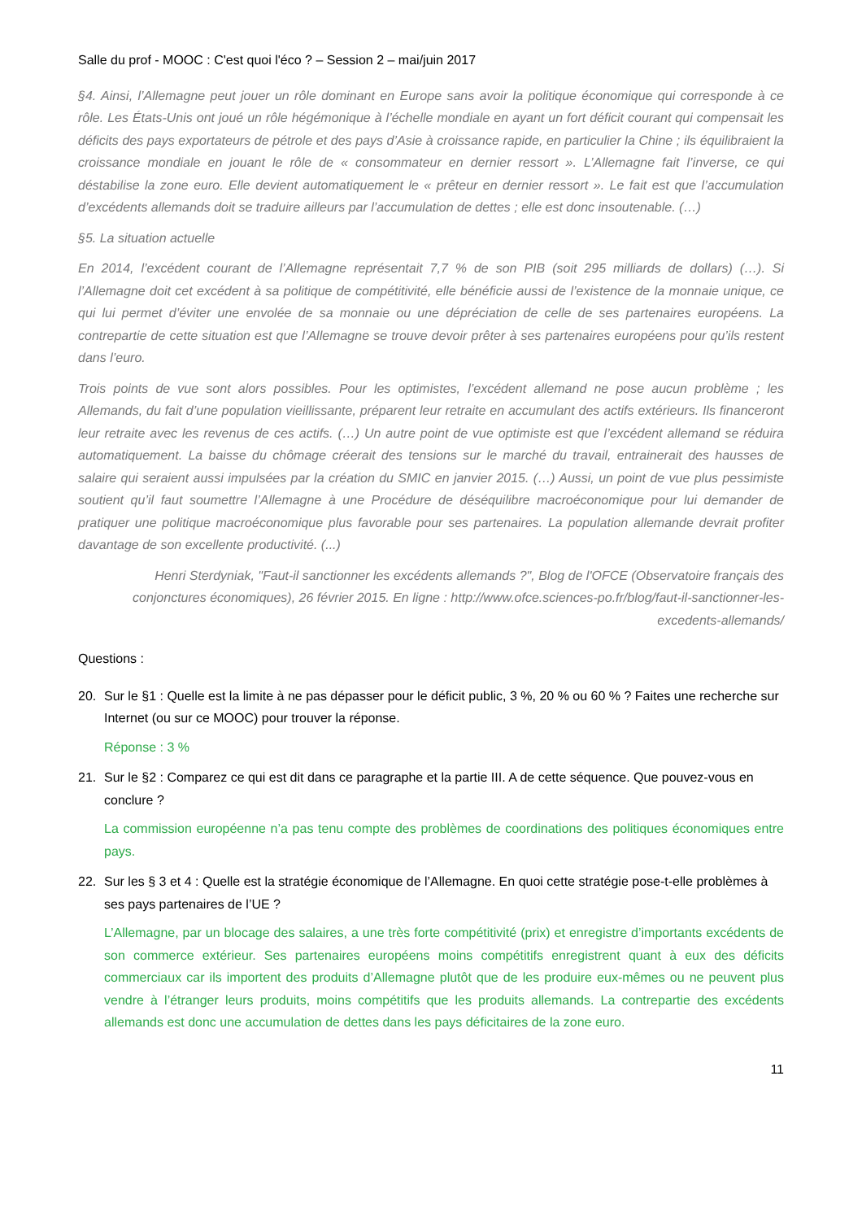Salle du prof - MOOC : C'est quoi l'éco ? – Session 2 – mai/juin 2017
§4. Ainsi, l’Allemagne peut jouer un rôle dominant en Europe sans avoir la politique économique qui corresponde à ce rôle. Les États-Unis ont joué un rôle hégémonique à l’échelle mondiale en ayant un fort déficit courant qui compensait les déficits des pays exportateurs de pétrole et des pays d’Asie à croissance rapide, en particulier la Chine ; ils équilibraient la croissance mondiale en jouant le rôle de « consommateur en dernier ressort ». L’Allemagne fait l’inverse, ce qui déstabilise la zone euro. Elle devient automatiquement le « prêteur en dernier ressort ». Le fait est que l’accumulation d’excédents allemands doit se traduire ailleurs par l’accumulation de dettes ; elle est donc insoutenable. (…)
§5. La situation actuelle
En 2014, l’excédent courant de l’Allemagne représentait 7,7 % de son PIB (soit 295 milliards de dollars) (…). Si l’Allemagne doit cet excédent à sa politique de compétitivité, elle bénéficie aussi de l’existence de la monnaie unique, ce qui lui permet d’éviter une envolée de sa monnaie ou une dépréciation de celle de ses partenaires européens. La contrepartie de cette situation est que l’Allemagne se trouve devoir prêter à ses partenaires européens pour qu’ils restent dans l’euro.
Trois points de vue sont alors possibles. Pour les optimistes, l’excédent allemand ne pose aucun problème ; les Allemands, du fait d’une population vieillissante, préparent leur retraite en accumulant des actifs extérieurs. Ils financeront leur retraite avec les revenus de ces actifs. (…) Un autre point de vue optimiste est que l’excédent allemand se réduira automatiquement. La baisse du chômage créerait des tensions sur le marché du travail, entrainerait des hausses de salaire qui seraient aussi impulsées par la création du SMIC en janvier 2015. (…) Aussi, un point de vue plus pessimiste soutient qu’il faut soumettre l’Allemagne à une Procédure de déséquilibre macroéconomique pour lui demander de pratiquer une politique macroéconomique plus favorable pour ses partenaires. La population allemande devrait profiter davantage de son excellente productivité. (...)
Henri Sterdyniak, "Faut-il sanctionner les excédents allemands ?", Blog de l'OFCE (Observatoire français des conjonctures économiques), 26 février 2015. En ligne : http://www.ofce.sciences-po.fr/blog/faut-il-sanctionner-les-excedents-allemands/
Questions :
20. Sur le §1 : Quelle est la limite à ne pas dépasser pour le déficit public, 3 %, 20 % ou 60 % ? Faites une recherche sur Internet (ou sur ce MOOC) pour trouver la réponse.
Réponse : 3 %
21. Sur le §2 : Comparez ce qui est dit dans ce paragraphe et la partie III. A de cette séquence. Que pouvez-vous en conclure ?
La commission européenne n’a pas tenu compte des problèmes de coordinations des politiques économiques entre pays.
22. Sur les § 3 et 4 : Quelle est la stratégie économique de l’Allemagne. En quoi cette stratégie pose-t-elle problèmes à ses pays partenaires de l’UE ?
L’Allemagne, par un blocage des salaires, a une très forte compétitivité (prix) et enregistre d’importants excédents de son commerce extérieur. Ses partenaires européens moins compétitifs enregistrent quant à eux des déficits commerciaux car ils importent des produits d’Allemagne plutôt que de les produire eux-mêmes ou ne peuvent plus vendre à l’étranger leurs produits, moins compétitifs que les produits allemands. La contrepartie des excédents allemands est donc une accumulation de dettes dans les pays déficitaires de la zone euro.
11